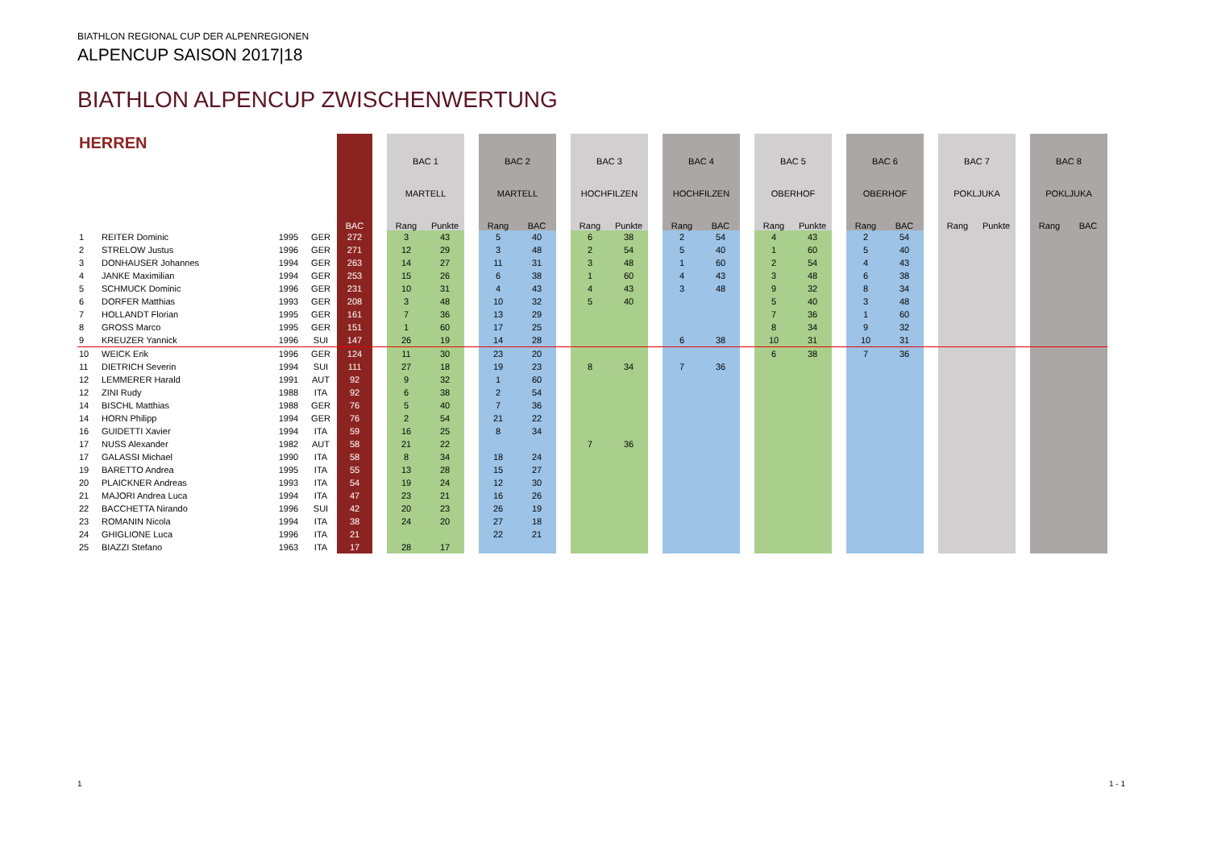BIATHLON REGIONAL CUP DER ALPENREGIONEN
ALPENCUP SAISON 2017|18
BIATHLON ALPENCUP ZWISCHENWERTUNG
| HERREN | | | | BAC | | BAC 1 | | | BAC 2 | | | BAC 3 | | | BAC 4 | | | BAC 5 | | | BAC 6 | | | BAC 7 | | | BAC 8 | |
| --- | --- | --- | --- | --- | --- | --- | --- | --- | --- | --- | --- | --- | --- | --- | --- | --- | --- | --- | --- | --- | --- | --- | --- | --- | --- | --- | --- | --- |
| | | | | | | MARTELL | | | MARTELL | | | HOCHFILZEN | | | HOCHFILZEN | | | OBERHOF | | | OBERHOF | | | POKLJUKA | | | POKLJUKA | |
| | | | | | | Rang | Punkte | | Rang | BAC | | Rang | Punkte | | Rang | BAC | | Rang | Punkte | | Rang | BAC | | Rang | Punkte | | Rang | BAC |
| 1 | REITER Dominic | 1995 | GER | 272 | | 3 | 43 | | 5 | 40 | | 6 | 38 | | 2 | 54 | | 4 | 43 | | 2 | 54 | | | | | | |
| 2 | STRELOW Justus | 1996 | GER | 271 | | 12 | 29 | | 3 | 48 | | 2 | 54 | | 5 | 40 | | 1 | 60 | | 5 | 40 | | | | | | |
| 3 | DONHAUSER Johannes | 1994 | GER | 263 | | 14 | 27 | | 11 | 31 | | 3 | 48 | | 1 | 60 | | 2 | 54 | | 4 | 43 | | | | | | |
| 4 | JANKE Maximilian | 1994 | GER | 253 | | 15 | 26 | | 6 | 38 | | 1 | 60 | | 4 | 43 | | 3 | 48 | | 6 | 38 | | | | | | |
| 5 | SCHMUCK Dominic | 1996 | GER | 231 | | 10 | 31 | | 4 | 43 | | 4 | 43 | | 3 | 48 | | 9 | 32 | | 8 | 34 | | | | | | |
| 6 | DORFER Matthias | 1993 | GER | 208 | | 3 | 48 | | 10 | 32 | | 5 | 40 | | | | | 5 | 40 | | 3 | 48 | | | | | | |
| 7 | HOLLANDT Florian | 1995 | GER | 161 | | 7 | 36 | | 13 | 29 | | | | | | | | 7 | 36 | | 1 | 60 | | | | | | |
| 8 | GROSS Marco | 1995 | GER | 151 | | 1 | 60 | | 17 | 25 | | | | | | | | 8 | 34 | | 9 | 32 | | | | | | |
| 9 | KREUZER Yannick | 1996 | SUI | 147 | | 26 | 19 | | 14 | 28 | | | | | 6 | 38 | | 10 | 31 | | 10 | 31 | | | | | | |
| 10 | WEICK Erik | 1996 | GER | 124 | | 11 | 30 | | 23 | 20 | | | | | | | | 6 | 38 | | 7 | 36 | | | | | | |
| 11 | DIETRICH Severin | 1994 | SUI | 111 | | 27 | 18 | | 19 | 23 | | 8 | 34 | | 7 | 36 | | | | | | | | | | | | |
| 12 | LEMMERER Harald | 1991 | AUT | 92 | | 9 | 32 | | 1 | 60 | | | | | | | | | | | | | | | | | | |
| 12 | ZINI Rudy | 1988 | ITA | 92 | | 6 | 38 | | 2 | 54 | | | | | | | | | | | | | | | | | | |
| 14 | BISCHL Matthias | 1988 | GER | 76 | | 5 | 40 | | 7 | 36 | | | | | | | | | | | | | | | | | | |
| 14 | HORN Philipp | 1994 | GER | 76 | | 2 | 54 | | 21 | 22 | | | | | | | | | | | | | | | | | | |
| 16 | GUIDETTI Xavier | 1994 | ITA | 59 | | 16 | 25 | | 8 | 34 | | | | | | | | | | | | | | | | | | |
| 17 | NUSS Alexander | 1982 | AUT | 58 | | 21 | 22 | | | | | 7 | 36 | | | | | | | | | | | | | | | |
| 17 | GALASSI Michael | 1990 | ITA | 58 | | 8 | 34 | | 18 | 24 | | | | | | | | | | | | | | | | | | |
| 19 | BARETTO Andrea | 1995 | ITA | 55 | | 13 | 28 | | 15 | 27 | | | | | | | | | | | | | | | | | | |
| 20 | PLAICKNER Andreas | 1993 | ITA | 54 | | 19 | 24 | | 12 | 30 | | | | | | | | | | | | | | | | | | |
| 21 | MAJORI Andrea Luca | 1994 | ITA | 47 | | 23 | 21 | | 16 | 26 | | | | | | | | | | | | | | | | | | |
| 22 | BACCHETTA Nirando | 1996 | SUI | 42 | | 20 | 23 | | 26 | 19 | | | | | | | | | | | | | | | | | | |
| 23 | ROMANIN Nicola | 1994 | ITA | 38 | | 24 | 20 | | 27 | 18 | | | | | | | | | | | | | | | | | | |
| 24 | GHIGLIONE Luca | 1996 | ITA | 21 | | | | | 22 | 21 | | | | | | | | | | | | | | | | | | |
| 25 | BIAZZI Stefano | 1963 | ITA | 17 | | 28 | 17 | | | | | | | | | | | | | | | | | | | | | |
1 1 - 1